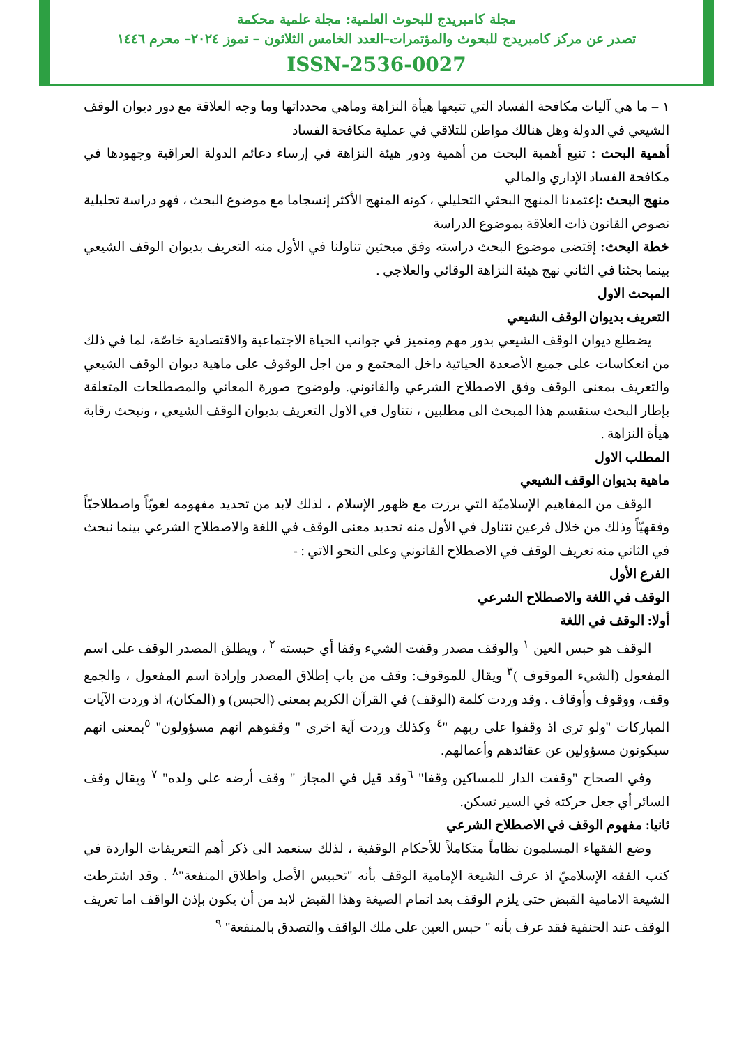مجلة كامبريدج للبحوث العلمية: مجلة علمية محكمة
تصدر عن مركز كامبريدج للبحوث والمؤتمرات–العدد الخامس الثلاثون – تموز ٢٠٢٤– محرم ١٤٤٦
ISSN-2536-0027
١ – ما هي آليات مكافحة الفساد التي تتبعها هيأة النزاهة وماهي محدداتها وما وجه العلاقة مع دور ديوان الوقف الشيعي في الدولة وهل هنالك مواطن للتلاقي في عملية مكافحة الفساد
أهمية البحث : تنبع أهمية البحث من أهمية ودور هيئة النزاهة في إرساء دعائم الدولة العراقية وجهودها في مكافحة الفساد الإداري والمالي
منهج البحث : إعتمدنا المنهج البحثي التحليلي ، كونه المنهج الأكثر إنسجاما مع موضوع البحث ، فهو دراسة تحليلية نصوص القانون ذات العلاقة بموضوع الدراسة
خطة البحث: إقتضى موضوع البحث دراسته وفق مبحثين تناولنا في الأول منه التعريف بديوان الوقف الشيعي بينما بحثنا في الثاني نهج هيئة النزاهة الوقائي والعلاجي .
المبحث الاول
التعريف بديوان الوقف الشيعي
يضطلع ديوان الوقف الشيعي بدور مهم ومتميز في جوانب الحياة الاجتماعية والاقتصادية خاصّة، لما في ذلك من انعكاسات على جميع الأصعدة الحياتية داخل المجتمع و من اجل الوقوف على ماهية ديوان الوقف الشيعي والتعريف بمعنى الوقف وفق الاصطلاح الشرعي والقانوني. ولوضوح صورة المعاني والمصطلحات المتعلقة بإطار البحث سنقسم هذا المبحث الى مطلبين ، نتناول في الاول التعريف بديوان الوقف الشيعي ، ونبحث رقابة هيأة النزاهة .
المطلب الاول
ماهية بديوان الوقف الشيعي
الوقف من المفاهيم الإسلاميّة التي برزت مع ظهور الإسلام ، لذلك لابد من تحديد مفهومه لغويّاً واصطلاحيّاً وفقهيّاً وذلك من خلال فرعين نتناول في الأول منه تحديد معنى الوقف في اللغة والاصطلاح الشرعي بينما نبحث في الثاني منه تعريف الوقف في الاصطلاح القانوني وعلى النحو الاتي : -
الفرع الأول
الوقف في اللغة والاصطلاح الشرعي
أولا: الوقف في اللغة
الوقف هو حبس العين <sup>١</sup> والوقف مصدر وقفت الشيء وقفا أي حبسته <sup>٢</sup> ، ويطلق المصدر الوقف على اسم المفعول (الشيء الموقوف )<sup>٣</sup> ويقال للموقوف: وقف من باب إطلاق المصدر وإرادة اسم المفعول ، والجمع وقف، ووقوف وأوقاف . وقد وردت كلمة (الوقف) في القرآن الكريم بمعنى (الحبس) و (المكان)، اذ وردت الآيات المباركات "ولو ترى اذ وقفوا على ربهم "<sup>٤</sup> وكذلك وردت آية اخرى " وقفوهم انهم مسؤولون" <sup>٥</sup>بمعنى انهم سيكونون مسؤولين عن عقائدهم وأعمالهم.
وفي الصحاح "وقفت الدار للمساكين وقفا" <sup>٦</sup>وقد قيل في المجاز " وقف أرضه على ولده" <sup>٧</sup> ويقال وقف السائر أي جعل حركته في السير تسكن.
ثانيا: مفهوم الوقف في الاصطلاح الشرعي
وضع الفقهاء المسلمون نظاماً متكاملاً للأحكام الوقفية ، لذلك سنعمد الى ذكر أهم التعريفات الواردة في كتب الفقه الإسلاميّ اذ عرف الشيعة الإمامية الوقف بأنه "تحبيس الأصل واطلاق المنفعة"<sup>٨</sup> . وقد اشترطت الشيعة الامامية القبض حتى يلزم الوقف بعد اتمام الصيغة وهذا القبض لابد من أن يكون بإذن الواقف اما تعريف الوقف عند الحنفية فقد عرف بأنه " حبس العين على ملك الواقف والتصدق بالمنفعة" <sup>٩</sup>